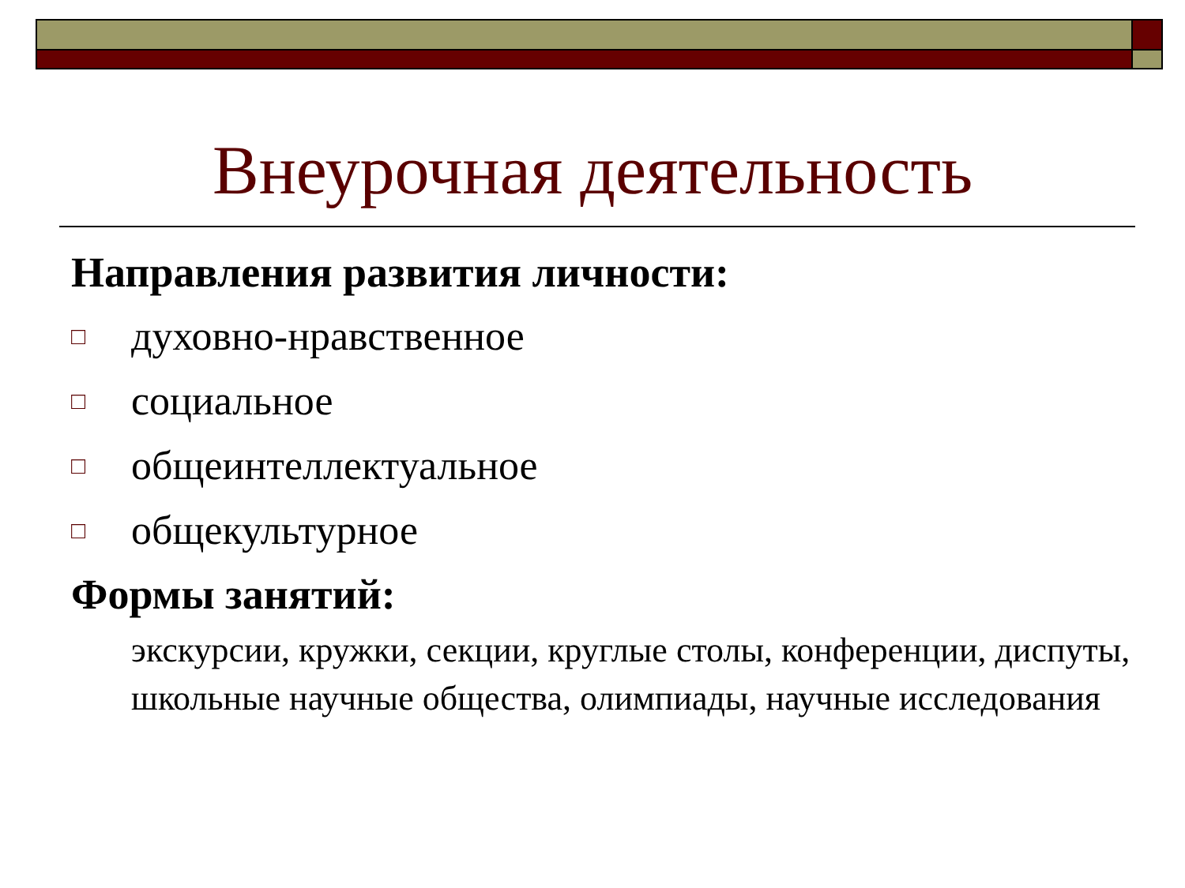Внеурочная деятельность
Направления развития личности:
□ духовно-нравственное
□ социальное
□ общеинтеллектуальное
□ общекультурное
Формы занятий:
экскурсии, кружки, секции, круглые столы, конференции, диспуты, школьные научные общества, олимпиады, научные исследования